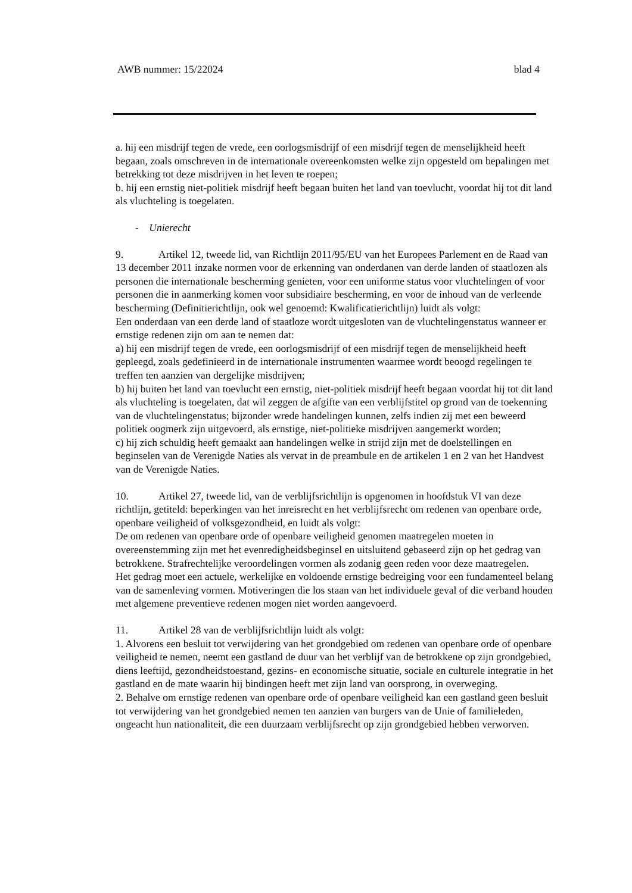AWB nummer: 15/22024 blad 4
a. hij een misdrijf tegen de vrede, een oorlogsmisdrijf of een misdrijf tegen de menselijkheid heeft begaan, zoals omschreven in de internationale overeenkomsten welke zijn opgesteld om bepalingen met betrekking tot deze misdrijven in het leven te roepen;
b. hij een ernstig niet-politiek misdrijf heeft begaan buiten het land van toevlucht, voordat hij tot dit land als vluchteling is toegelaten.
- Unierecht
9. Artikel 12, tweede lid, van Richtlijn 2011/95/EU van het Europees Parlement en de Raad van 13 december 2011 inzake normen voor de erkenning van onderdanen van derde landen of staatlozen als personen die internationale bescherming genieten, voor een uniforme status voor vluchtelingen of voor personen die in aanmerking komen voor subsidiaire bescherming, en voor de inhoud van de verleende bescherming (Definitierichtlijn, ook wel genoemd: Kwalificatierichtlijn) luidt als volgt:
Een onderdaan van een derde land of staatloze wordt uitgesloten van de vluchtelingenstatus wanneer er ernstige redenen zijn om aan te nemen dat:
a) hij een misdrijf tegen de vrede, een oorlogsmisdrijf of een misdrijf tegen de menselijkheid heeft gepleegd, zoals gedefinieerd in de internationale instrumenten waarmee wordt beoogd regelingen te treffen ten aanzien van dergelijke misdrijven;
b) hij buiten het land van toevlucht een ernstig, niet-politiek misdrijf heeft begaan voordat hij tot dit land als vluchteling is toegelaten, dat wil zeggen de afgifte van een verblijfstitel op grond van de toekenning van de vluchtelingenstatus; bijzonder wrede handelingen kunnen, zelfs indien zij met een beweerd politiek oogmerk zijn uitgevoerd, als ernstige, niet-politieke misdrijven aangemerkt worden;
c) hij zich schuldig heeft gemaakt aan handelingen welke in strijd zijn met de doelstellingen en beginselen van de Verenigde Naties als vervat in de preambule en de artikelen 1 en 2 van het Handvest van de Verenigde Naties.
10. Artikel 27, tweede lid, van de verblijfsrichtlijn is opgenomen in hoofdstuk VI van deze richtlijn, getiteld: beperkingen van het inreisrecht en het verblijfsrecht om redenen van openbare orde, openbare veiligheid of volksgezondheid, en luidt als volgt:
De om redenen van openbare orde of openbare veiligheid genomen maatregelen moeten in overeenstemming zijn met het evenredigheidsbeginsel en uitsluitend gebaseerd zijn op het gedrag van betrokkene. Strafrechtelijke veroordelingen vormen als zodanig geen reden voor deze maatregelen.
Het gedrag moet een actuele, werkelijke en voldoende ernstige bedreiging voor een fundamenteel belang van de samenleving vormen. Motiveringen die los staan van het individuele geval of die verband houden met algemene preventieve redenen mogen niet worden aangevoerd.
11. Artikel 28 van de verblijfsrichtlijn luidt als volgt:
1. Alvorens een besluit tot verwijdering van het grondgebied om redenen van openbare orde of openbare veiligheid te nemen, neemt een gastland de duur van het verblijf van de betrokkene op zijn grondgebied, diens leeftijd, gezondheidstoestand, gezins- en economische situatie, sociale en culturele integratie in het gastland en de mate waarin hij bindingen heeft met zijn land van oorsprong, in overweging.
2. Behalve om ernstige redenen van openbare orde of openbare veiligheid kan een gastland geen besluit tot verwijdering van het grondgebied nemen ten aanzien van burgers van de Unie of familieleden, ongeacht hun nationaliteit, die een duurzaam verblijfsrecht op zijn grondgebied hebben verworven.